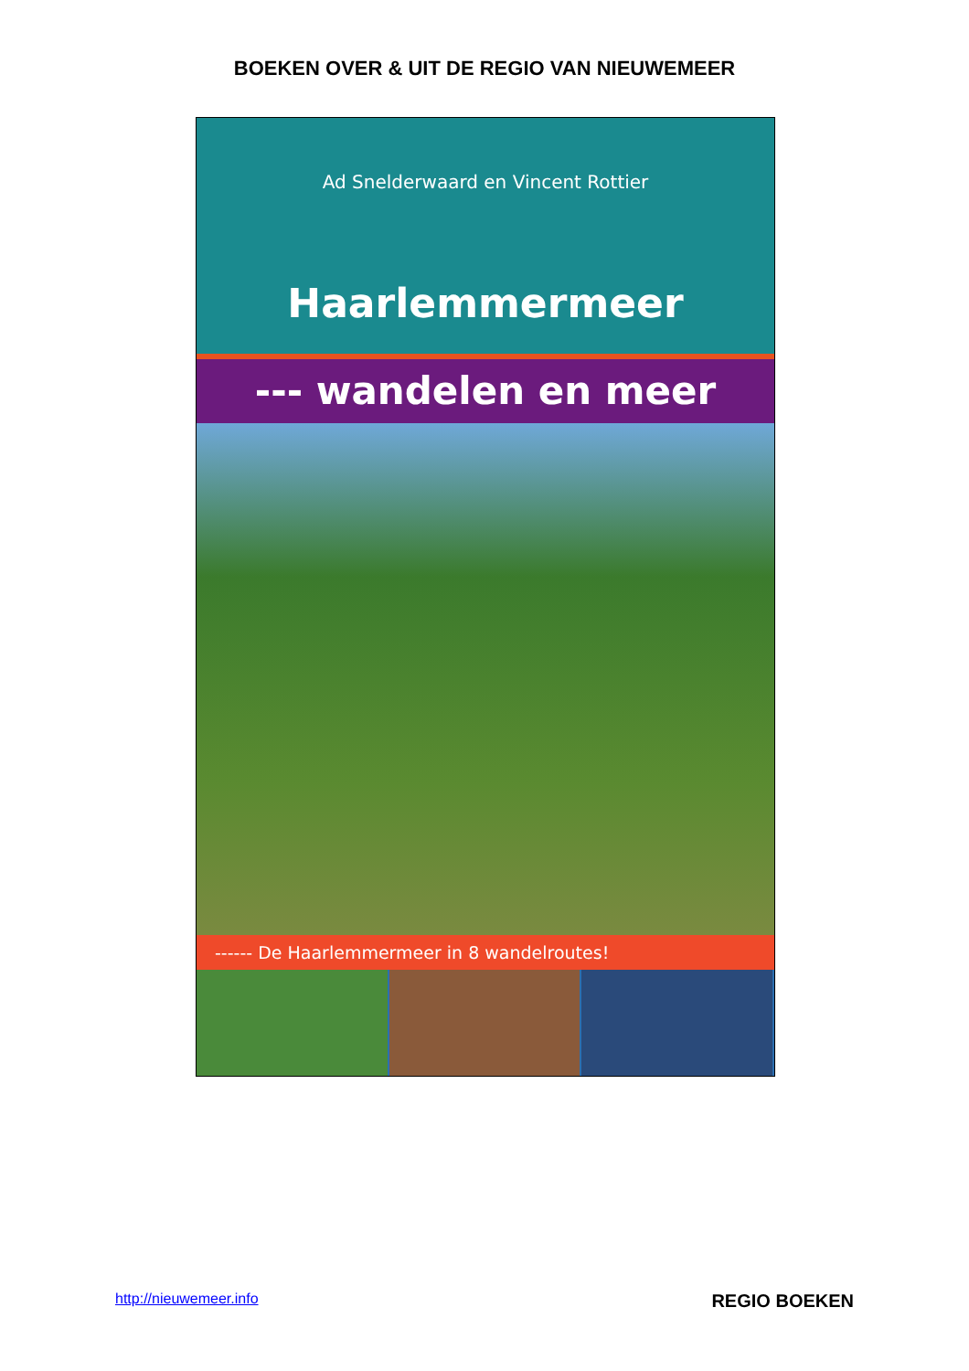BOEKEN OVER & UIT DE REGIO VAN NIEUWEMEER
Ad Snelderwaard en Vincent Rottier
Haarlemmermeer
--- wandelen en meer
------ De Haarlemmermeer in 8 wandelroutes!
http://nieuwemeer.info REGIO BOEKEN